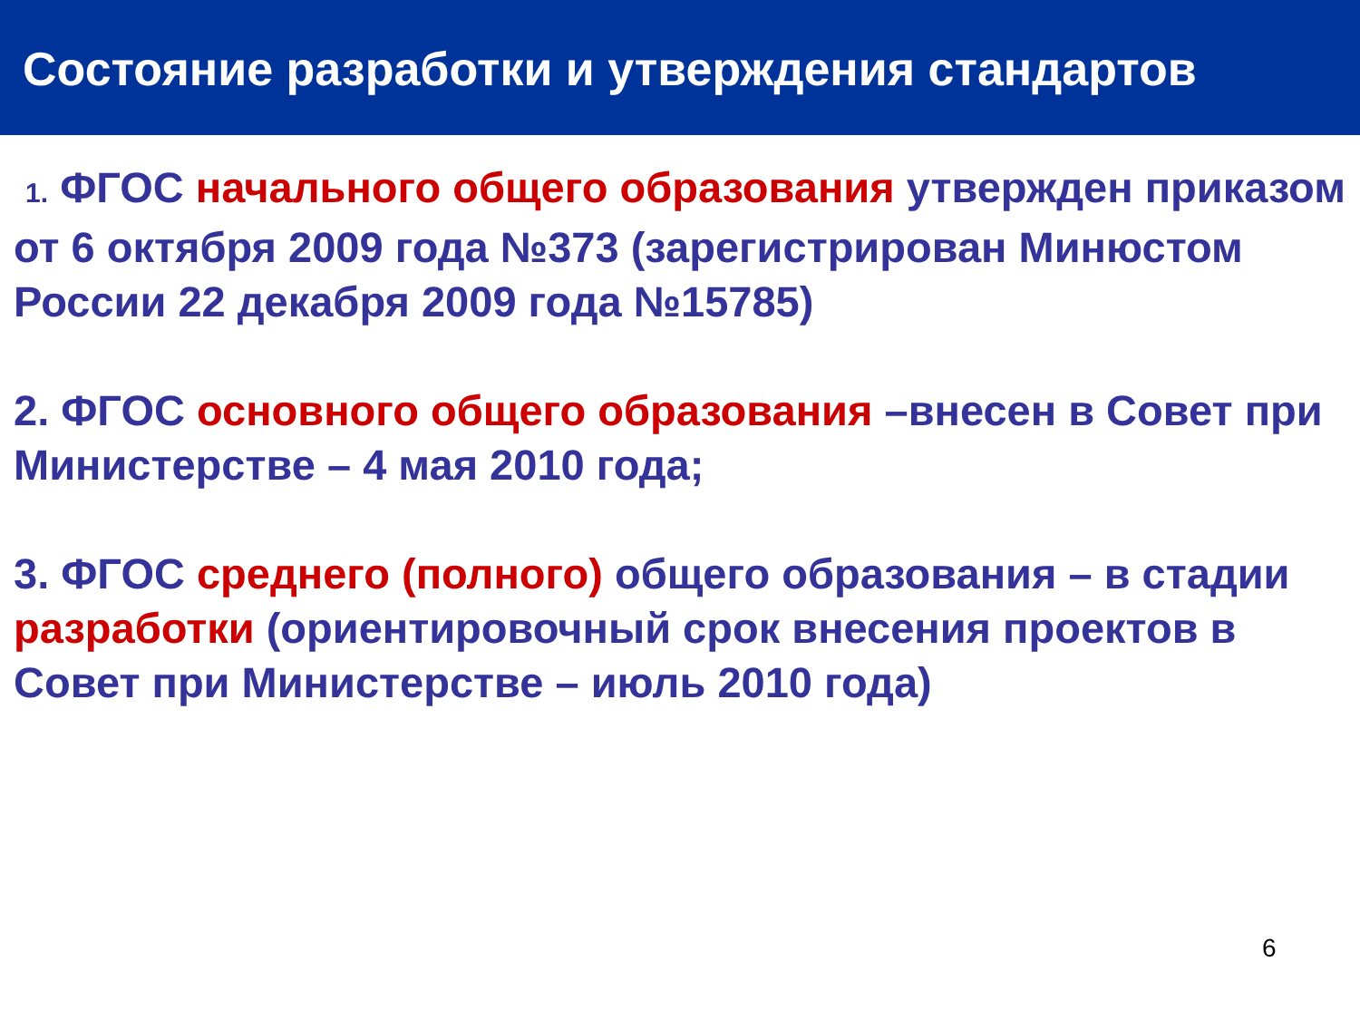Состояние разработки и утверждения стандартов
1. ФГОС начального общего образования утвержден приказом от 6 октября 2009 года №373 (зарегистрирован Минюстом России 22 декабря 2009 года №15785)
2. ФГОС основного общего образования –внесен в Совет при Министерстве – 4 мая 2010 года;
3. ФГОС среднего (полного) общего образования – в стадии разработки (ориентировочный срок внесения проектов в Совет при Министерстве – июль 2010 года)
6